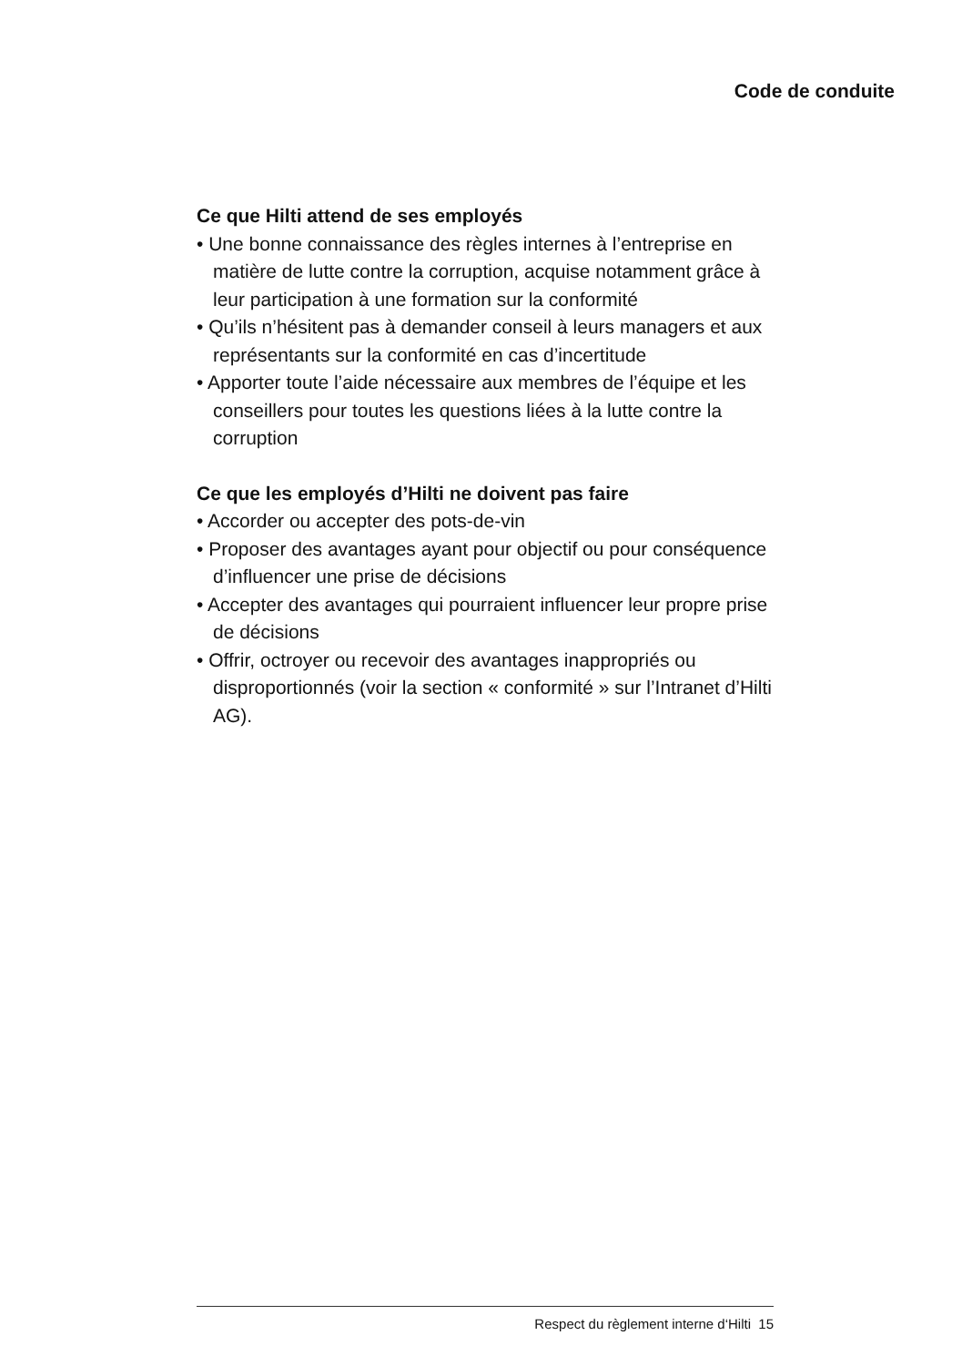Code de conduite
Ce que Hilti attend de ses employés
• Une bonne connaissance des règles internes à l’entreprise en matière de lutte contre la corruption, acquise notamment grâce à leur participation à une formation sur la conformité
• Qu’ils n’hésitent pas à demander conseil à leurs managers et aux représentants sur la conformité en cas d’incertitude
• Apporter toute l’aide nécessaire aux membres de l’équipe et les conseillers pour toutes les questions liées à la lutte contre la corruption
Ce que les employés d’Hilti ne doivent pas faire
• Accorder ou accepter des pots-de-vin
• Proposer des avantages ayant pour objectif ou pour conséquence d’influencer une prise de décisions
• Accepter des avantages qui pourraient influencer leur propre prise de décisions
• Offrir, octroyer ou recevoir des avantages inappropriés ou disproportionnés (voir la section « conformité » sur l’Intranet d’Hilti AG).
Respect du règlement interne d‘Hilti 15